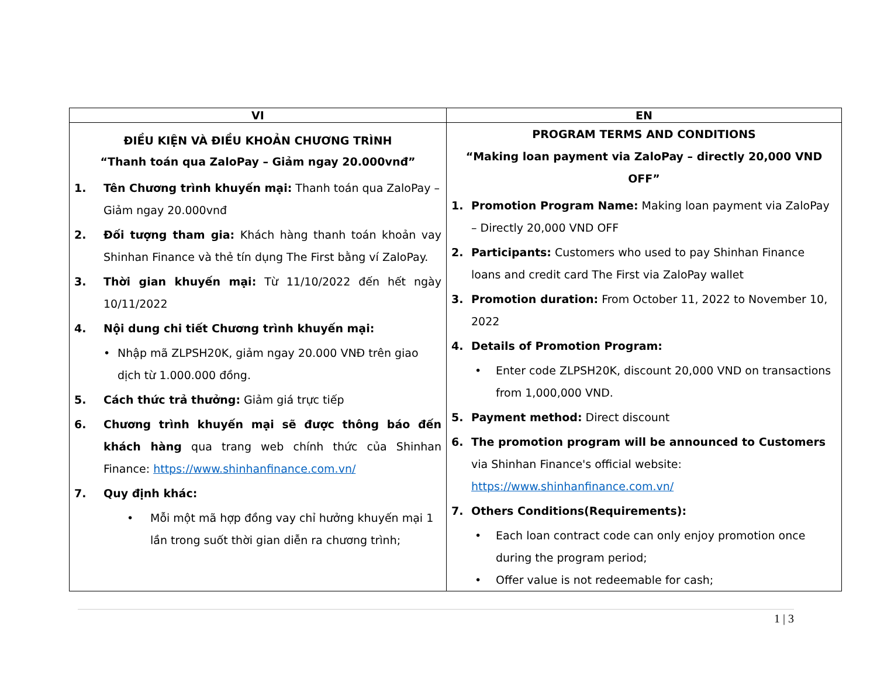| VI | EN |
| --- | --- |
| ĐIỀU KIỆN VÀ ĐIỀU KHOẢN CHƯƠNG TRÌNH “Thanh toán qua ZaloPay – Giảm ngay 20.000vnđ” 1. Tên Chương trình khuyến mại: Thanh toán qua ZaloPay – Giảm ngay 20.000vnđ 2. Đối tượng tham gia: Khách hàng thanh toán khoản vay Shinhan Finance và thẻ tín dụng The First bằng ví ZaloPay. 3. Thời gian khuyến mại: Từ 11/10/2022 đến hết ngày 10/11/2022 4. Nội dung chi tiết Chương trình khuyến mại: • Nhập mã ZLPSH20K, giảm ngay 20.000 VNĐ trên giao dịch từ 1.000.000 đồng. 5. Cách thức trả thưởng: Giảm giá trực tiếp 6. Chương trình khuyến mại sẽ được thông báo đến khách hàng qua trang web chính thức của Shinhan Finance: https://www.shinhanfinance.com.vn/ 7. Quy định khác: • Mỗi một mã hợp đồng vay chỉ hưởng khuyến mại 1 lần trong suốt thời gian diễn ra chương trình; | PROGRAM TERMS AND CONDITIONS “Making loan payment via ZaloPay – directly 20,000 VND OFF” 1. Promotion Program Name: Making loan payment via ZaloPay – Directly 20,000 VND OFF 2. Participants: Customers who used to pay Shinhan Finance loans and credit card The First via ZaloPay wallet 3. Promotion duration: From October 11, 2022 to November 10, 2022 4. Details of Promotion Program: • Enter code ZLPSH20K, discount 20,000 VND on transactions from 1,000,000 VND. 5. Payment method: Direct discount 6. The promotion program will be announced to Customers via Shinhan Finance's official website: https://www.shinhanfinance.com.vn/ 7. Others Conditions(Requirements): • Each loan contract code can only enjoy promotion once during the program period; • Offer value is not redeemable for cash; |
1 | 3